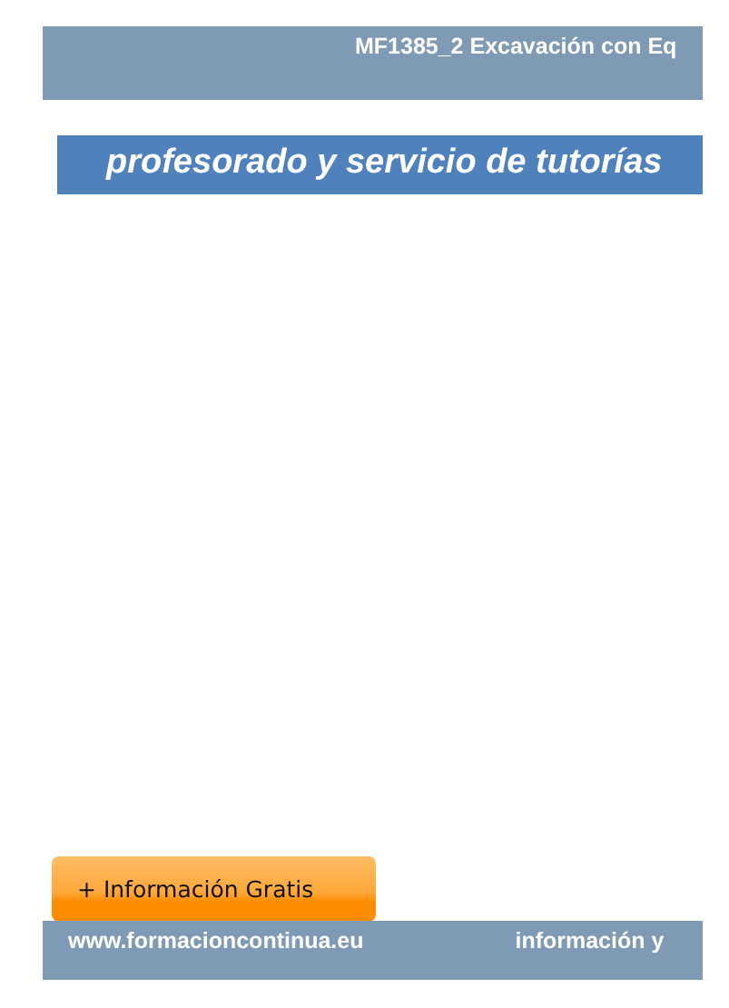MF1385_2 Excavación con Eq
profesorado y servicio de tutorías
+ Información Gratis
www.formacioncontinua.eu información y